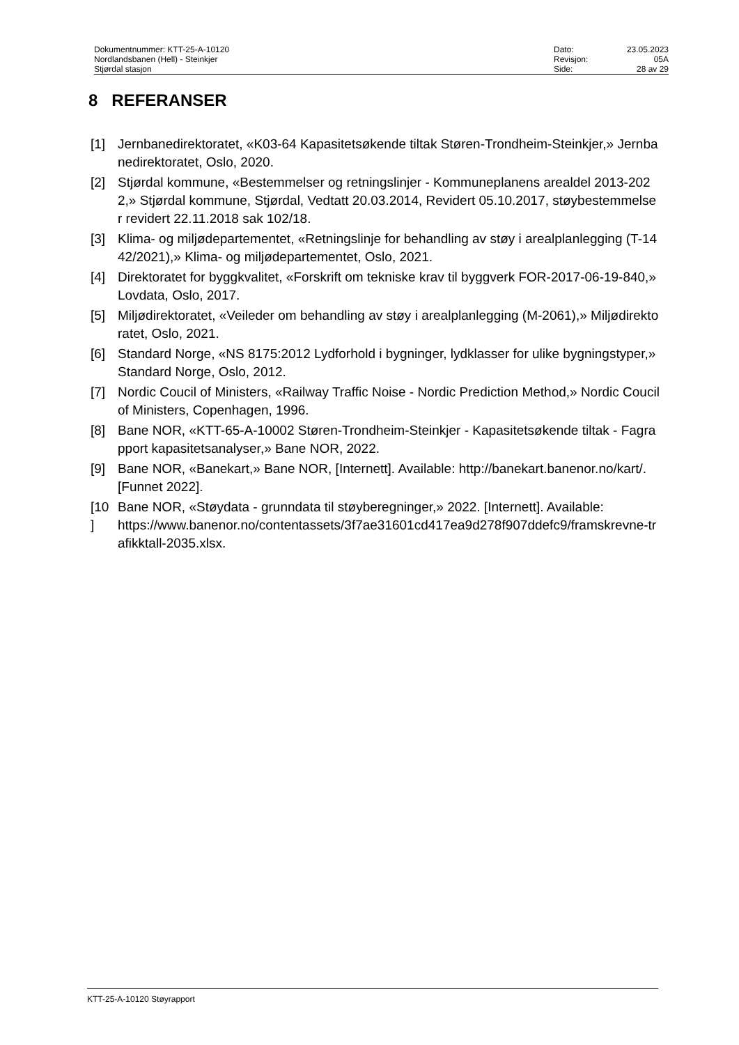| Dokumentnummer: KTT-25-A-10120 | Dato: | 23.05.2023 |
| Nordlandsbanen (Hell) - Steinkjer | Revisjon: | 05A |
| Stjørdal stasjon | Side: | 28 av 29 |
8 REFERANSER
[1] Jernbanedirektoratet, «K03-64 Kapasitetsøkende tiltak Støren-Trondheim-Steinkjer,» Jernbanedirektoratet, Oslo, 2020.
[2] Stjørdal kommune, «Bestemmelser og retningslinjer - Kommuneplanens arealdel 2013-2022,» Stjørdal kommune, Stjørdal, Vedtatt 20.03.2014, Revidert 05.10.2017, støybestemmelser revidert 22.11.2018 sak 102/18.
[3] Klima- og miljødepartementet, «Retningslinje for behandling av støy i arealplanlegging (T-1442/2021),» Klima- og miljødepartementet, Oslo, 2021.
[4] Direktoratet for byggkvalitet, «Forskrift om tekniske krav til byggverk FOR-2017-06-19-840,» Lovdata, Oslo, 2017.
[5] Miljødirektoratet, «Veileder om behandling av støy i arealplanlegging (M-2061),» Miljødirektoratet, Oslo, 2021.
[6] Standard Norge, «NS 8175:2012 Lydforhold i bygninger, lydklasser for ulike bygningstyper,» Standard Norge, Oslo, 2012.
[7] Nordic Coucil of Ministers, «Railway Traffic Noise - Nordic Prediction Method,» Nordic Coucil of Ministers, Copenhagen, 1996.
[8] Bane NOR, «KTT-65-A-10002 Støren-Trondheim-Steinkjer - Kapasitetsøkende tiltak - Fagrapport kapasitetsanalyser,» Bane NOR, 2022.
[9] Bane NOR, «Banekart,» Bane NOR, [Internett]. Available: http://banekart.banenor.no/kart/. [Funnet 2022].
[10
]
Bane NOR, «Støydata - grunndata til støyberegninger,» 2022. [Internett]. Available:
https://www.banenor.no/contentassets/3f7ae31601cd417ea9d278f907ddefc9/framskrevne-trafikktall-2035.xlsx.
KTT-25-A-10120 Støyrapport